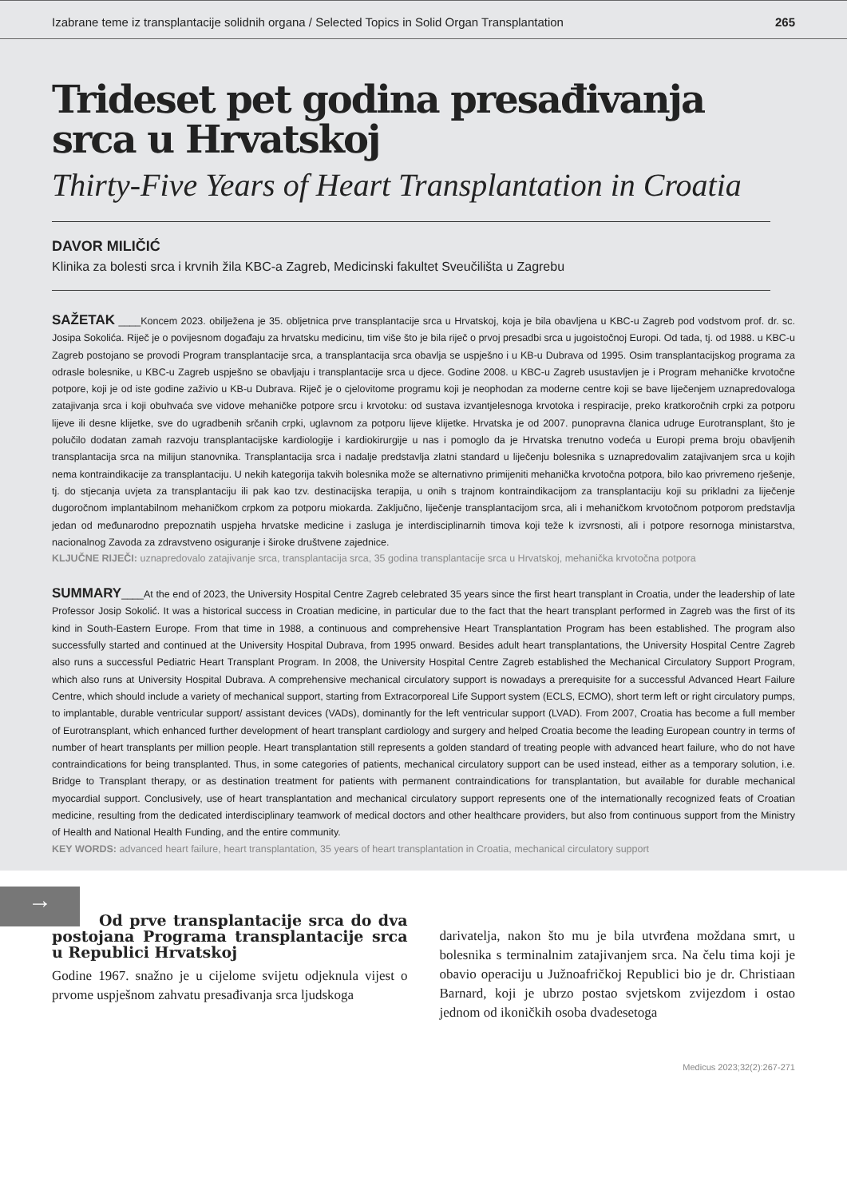Izabrane teme iz transplantacije solidnih organa / Selected Topics in Solid Organ Transplantation 265
Trideset pet godina presađivanja srca u Hrvatskoj
Thirty-Five Years of Heart Transplantation in Croatia
DAVOR MILIČIĆ
Klinika za bolesti srca i krvnih žila KBC-a Zagreb, Medicinski fakultet Sveučilišta u Zagrebu
SAŽETAK ____Koncem 2023. obilježena je 35. obljetnica prve transplantacije srca u Hrvatskoj, koja je bila obavljena u KBC-u Zagreb pod vodstvom prof. dr. sc. Josipa Sokolića. Riječ je o povijesnom događaju za hrvatsku medicinu, tim više što je bila riječ o prvoj presadbi srca u jugoistočnoj Europi. Od tada, tj. od 1988. u KBC-u Zagreb postojano se provodi Program transplantacije srca, a transplantacija srca obavlja se uspješno i u KB-u Dubrava od 1995. Osim transplantacijskog programa za odrasle bolesnike, u KBC-u Zagreb uspješno se obavljaju i transplantacije srca u djece. Godine 2008. u KBC-u Zagreb usustavljen je i Program mehaničke krvotočne potpore, koji je od iste godine zaživio u KB-u Dubrava. Riječ je o cjelovitome programu koji je neophodan za moderne centre koji se bave liječenjem uznapredovaloga zatajivanja srca i koji obuhvaća sve vidove mehaničke potpore srcu i krvotoku: od sustava izvantjelesnoga krvotoka i respiracije, preko kratkoročnih crpki za potporu lijeve ili desne klijetke, sve do ugradbenih srčanih crpki, uglavnom za potporu lijeve klijetke. Hrvatska je od 2007. punopravna članica udruge Eurotransplant, što je polučilo dodatan zamah razvoju transplantacijske kardiologije i kardiokirurgije u nas i pomoglo da je Hrvatska trenutno vodeća u Europi prema broju obavljenih transplantacija srca na milijun stanovnika. Transplantacija srca i nadalje predstavlja zlatni standard u liječenju bolesnika s uznapredovalim zatajivanjem srca u kojih nema kontraindikacije za transplantaciju. U nekih kategorija takvih bolesnika može se alternativno primijeniti mehanička krvotočna potpora, bilo kao privremeno rješenje, tj. do stjecanja uvjeta za transplantaciju ili pak kao tzv. destinacijska terapija, u onih s trajnom kontraindikacijom za transplantaciju koji su prikladni za liječenje dugoročnom implantabilnom mehaničkom crpkom za potporu miokarda. Zaključno, liječenje transplantacijom srca, ali i mehaničkom krvotočnom potporom predstavlja jedan od međunarodno prepoznatih uspjeha hrvatske medicine i zasluga je interdisciplinarnih timova koji teže k izvrsnosti, ali i potpore resornoga ministarstva, nacionalnog Zavoda za zdravstveno osiguranje i široke društvene zajednice.
KLJUČNE RIJEČI: uznapredovalo zatajivanje srca, transplantacija srca, 35 godina transplantacije srca u Hrvatskoj, mehanička krvotočna potpora
SUMMARY____At the end of 2023, the University Hospital Centre Zagreb celebrated 35 years since the first heart transplant in Croatia, under the leadership of late Professor Josip Sokolić. It was a historical success in Croatian medicine, in particular due to the fact that the heart transplant performed in Zagreb was the first of its kind in South-Eastern Europe. From that time in 1988, a continuous and comprehensive Heart Transplantation Program has been established. The program also successfully started and continued at the University Hospital Dubrava, from 1995 onward. Besides adult heart transplantations, the University Hospital Centre Zagreb also runs a successful Pediatric Heart Transplant Program. In 2008, the University Hospital Centre Zagreb established the Mechanical Circulatory Support Program, which also runs at University Hospital Dubrava. A comprehensive mechanical circulatory support is nowadays a prerequisite for a successful Advanced Heart Failure Centre, which should include a variety of mechanical support, starting from Extracorporeal Life Support system (ECLS, ECMO), short term left or right circulatory pumps, to implantable, durable ventricular support/ assistant devices (VADs), dominantly for the left ventricular support (LVAD). From 2007, Croatia has become a full member of Eurotransplant, which enhanced further development of heart transplant cardiology and surgery and helped Croatia become the leading European country in terms of number of heart transplants per million people. Heart transplantation still represents a golden standard of treating people with advanced heart failure, who do not have contraindications for being transplanted. Thus, in some categories of patients, mechanical circulatory support can be used instead, either as a temporary solution, i.e. Bridge to Transplant therapy, or as destination treatment for patients with permanent contraindications for transplantation, but available for durable mechanical myocardial support. Conclusively, use of heart transplantation and mechanical circulatory support represents one of the internationally recognized feats of Croatian medicine, resulting from the dedicated interdisciplinary teamwork of medical doctors and other healthcare providers, but also from continuous support from the Ministry of Health and National Health Funding, and the entire community.
KEY WORDS: advanced heart failure, heart transplantation, 35 years of heart transplantation in Croatia, mechanical circulatory support
→
Od prve transplantacije srca do dva postojana Programa transplantacije srca u Republici Hrvatskoj
Godine 1967. snažno je u cijelome svijetu odjeknula vijest o prvome uspješnom zahvatu presađivanja srca ljudskoga
darivatelja, nakon što mu je bila utvrđena moždana smrt, u bolesnika s terminalnim zatajivanjem srca. Na čelu tima koji je obavio operaciju u Južnoafričkoj Republici bio je dr. Christiaan Barnard, koji je ubrzo postao svjetskom zvijezdom i ostao jednom od ikoničkih osoba dvadesetoga
Medicus 2023;32(2):267-271